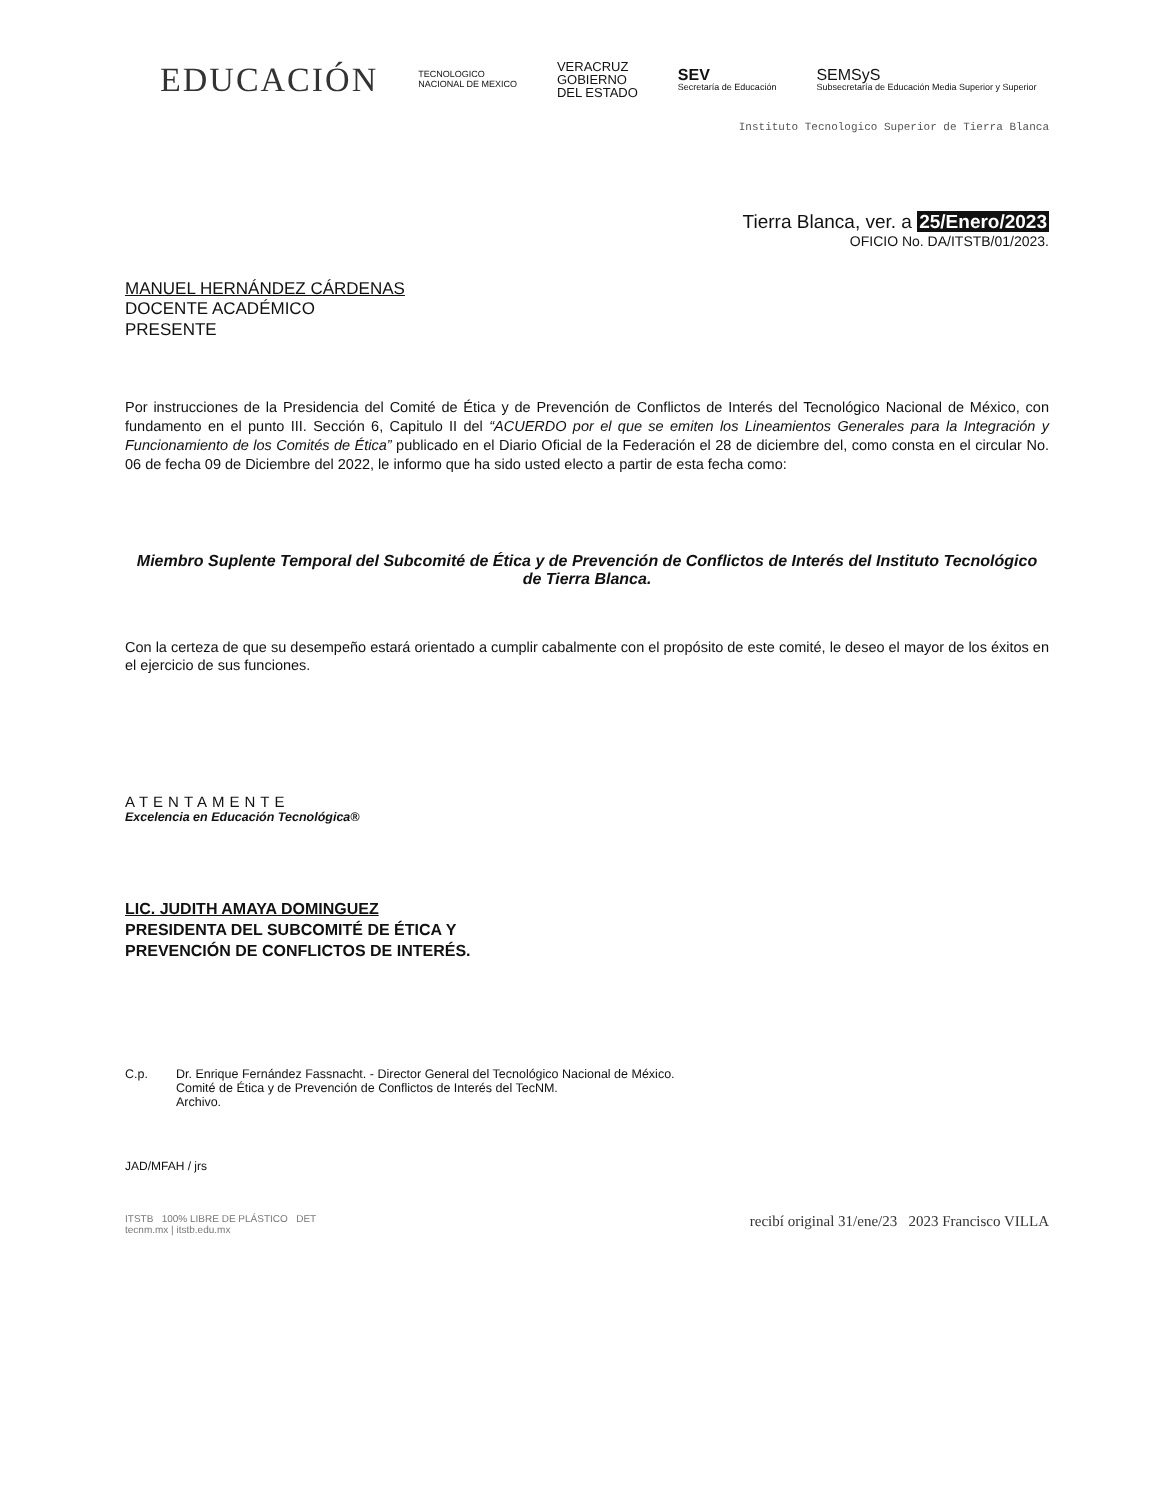EDUCACIÓN
TECNOLOGICO
NACIONAL DE MEXICO
VERACRUZ
GOBIERNO
DEL ESTADO
SEV
Secretaría de Educación
SEMSyS
Subsecretaría de Educación Media Superior y Superior
Instituto Tecnologico Superior de Tierra Blanca
Tierra Blanca, ver. a 25/Enero/2023
OFICIO No. DA/ITSTB/01/2023.
MANUEL HERNÁNDEZ CÁRDENAS
DOCENTE ACADÉMICO
PRESENTE
Por instrucciones de la Presidencia del Comité de Ética y de Prevención de Conflictos de Interés del Tecnológico Nacional de México, con fundamento en el punto III. Sección 6, Capitulo II del “ACUERDO por el que se emiten los Lineamientos Generales para la Integración y Funcionamiento de los Comités de Ética” publicado en el Diario Oficial de la Federación el 28 de diciembre del, como consta en el circular No. 06 de fecha 09 de Diciembre del 2022, le informo que ha sido usted electo a partir de esta fecha como:
Miembro Suplente Temporal del Subcomité de Ética y de Prevención de Conflictos de Interés del Instituto Tecnológico de Tierra Blanca.
Con la certeza de que su desempeño estará orientado a cumplir cabalmente con el propósito de este comité, le deseo el mayor de los éxitos en el ejercicio de sus funciones.
ATENTAMENTE
Excelencia en Educación Tecnológica®
LIC. JUDITH AMAYA DOMINGUEZ
PRESIDENTA DEL SUBCOMITÉ DE ÉTICA Y
PREVENCIÓN DE CONFLICTOS DE INTERÉS.
C.p. Dr. Enrique Fernández Fassnacht. - Director General del Tecnológico Nacional de México.
Comité de Ética y de Prevención de Conflictos de Interés del TecNM.
Archivo.
JAD/MFAH / jrs
ITSTB 100% LIBRE DE PLÁSTICO DET
tecnm.mx | itstb.edu.mx recibí original 31/ene/23 2023 Francisco VILLA